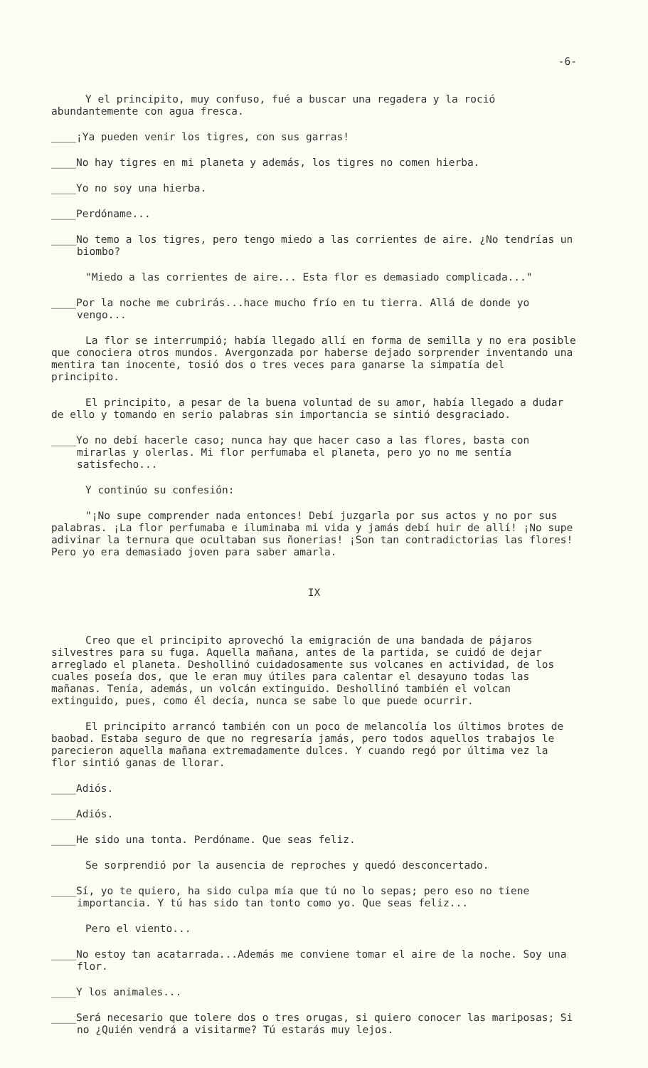-6-
Y el principito, muy confuso, fué a buscar una regadera y la roció abundantemente con agua fresca.
____¡Ya pueden venir los tigres, con sus garras!
____No hay tigres en mi planeta y además, los tigres no comen hierba.
____Yo no soy una hierba.
____Perdóname...
____No temo a los tigres, pero tengo miedo a las corrientes de aire. ¿No tendrías un biombo?
"Miedo a las corrientes de aire... Esta flor es demasiado complicada..."
____Por la noche me cubrirás...hace mucho frío en tu tierra. Allá de donde yo vengo...
La flor se interrumpió; había llegado allí en forma de semilla y no era posible que conociera otros mundos. Avergonzada por haberse dejado sorprender inventando una mentira tan inocente, tosió dos o tres veces para ganarse la simpatía del principito.
El principito, a pesar de la buena voluntad de su amor, había llegado a dudar de ello y tomando en serio palabras sin importancia se sintió desgraciado.
____Yo no debí hacerle caso; nunca hay que hacer caso a las flores, basta con mirarlas y olerlas. Mi flor perfumaba el planeta, pero yo no me sentía satisfecho...
Y continúo su confesión:
"¡No supe comprender nada entonces! Debí juzgarla por sus actos y no por sus palabras. ¡La flor perfumaba e iluminaba mi vida y jamás debí huir de allí! ¡No supe adivinar la ternura que ocultaban sus ñonerias! ¡Son tan contradictorias las flores! Pero yo era demasiado joven para saber amarla.
IX
Creo que el principito aprovechó la emigración de una bandada de pájaros silvestres para su fuga. Aquella mañana, antes de la partida, se cuidó de dejar arreglado el planeta. Deshollinó cuidadosamente sus volcanes en actividad, de los cuales poseía dos, que le eran muy útiles para calentar el desayuno todas las mañanas. Tenía, además, un volcán extinguido. Deshollinó también el volcan extinguido, pues, como él decía, nunca se sabe lo que puede ocurrir.
El principito arrancó también con un poco de melancolía los últimos brotes de baobad. Estaba seguro de que no regresaría jamás, pero todos aquellos trabajos le parecieron aquella mañana extremadamente dulces. Y cuando regó por última vez la flor sintió ganas de llorar.
____Adiós.
____Adiós.
____He sido una tonta. Perdóname. Que seas feliz.
Se sorprendió por la ausencia de reproches y quedó desconcertado.
____Sí, yo te quiero, ha sido culpa mía que tú no lo sepas; pero eso no tiene importancia. Y tú has sido tan tonto como yo. Que seas feliz...
Pero el viento...
____No estoy tan acatarrada...Además me conviene tomar el aire de la noche. Soy una flor.
____Y los animales...
____Será necesario que tolere dos o tres orugas, si quiero conocer las mariposas; Si no ¿Quién vendrá a visitarme? Tú estarás muy lejos.